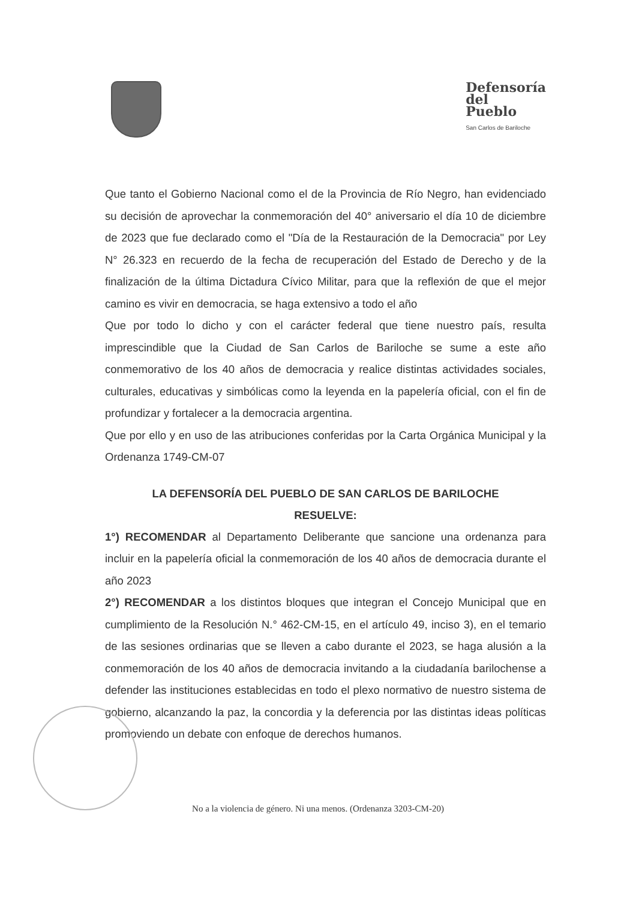Defensoría
del
Pueblo
San Carlos de Bariloche
Que tanto el Gobierno Nacional como el de la Provincia de Río Negro, han evidenciado su decisión de aprovechar la conmemoración del 40° aniversario el día 10 de diciembre de 2023 que fue declarado como el "Día de la Restauración de la Democracia" por Ley N° 26.323 en recuerdo de la fecha de recuperación del Estado de Derecho y de la finalización de la última Dictadura Cívico Militar, para que la reflexión de que el mejor camino es vivir en democracia, se haga extensivo a todo el año
Que por todo lo dicho y con el carácter federal que tiene nuestro país, resulta imprescindible que la Ciudad de San Carlos de Bariloche se sume a este año conmemorativo de los 40 años de democracia y realice distintas actividades sociales, culturales, educativas y simbólicas como la leyenda en la papelería oficial, con el fin de profundizar y fortalecer a la democracia argentina.
Que por ello y en uso de las atribuciones conferidas por la Carta Orgánica Municipal y la Ordenanza 1749-CM-07
LA DEFENSORÍA DEL PUEBLO DE SAN CARLOS DE BARILOCHE
RESUELVE:
1°) RECOMENDAR al Departamento Deliberante que sancione una ordenanza para incluir en la papelería oficial la conmemoración de los 40 años de democracia durante el año 2023
2°) RECOMENDAR a los distintos bloques que integran el Concejo Municipal que en cumplimiento de la Resolución N.° 462-CM-15, en el artículo 49, inciso 3), en el temario de las sesiones ordinarias que se lleven a cabo durante el 2023, se haga alusión a la conmemoración de los 40 años de democracia invitando a la ciudadanía barilochense a defender las instituciones establecidas en todo el plexo normativo de nuestro sistema de gobierno, alcanzando la paz, la concordia y la deferencia por las distintas ideas políticas promoviendo un debate con enfoque de derechos humanos.
No a la violencia de género. Ni una menos. (Ordenanza 3203-CM-20)